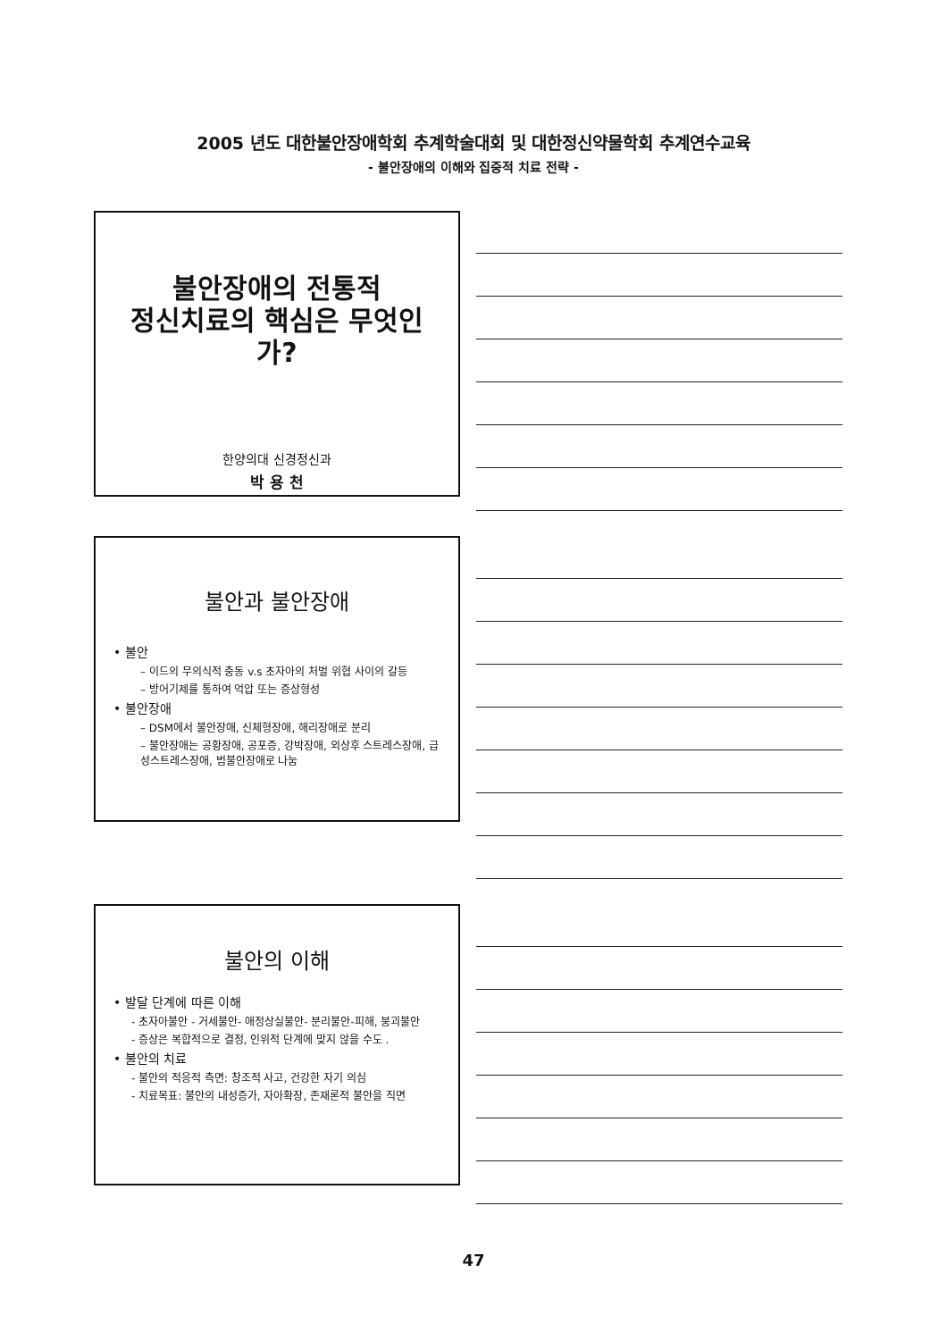2005 년도 대한불안장애학회 추계학술대회 및 대한정신약물학회 추계연수교육
- 불안장애의 이해와 집중적 치료 전략 -
불안장애의 전통적
정신치료의 핵심은 무엇인가?
한양의대 신경정신과
박 용 천
불안과 불안장애
• 불안
– 이드의 무의식적 충동 v.s 초자아의 처벌 위협 사이의 갈등
– 방어기제를 통하여 억압 또는 증상형성
• 불안장애
– DSM에서 불안장애, 신체형장애, 해리장애로 분리
– 불안장애는 공황장애, 공포증, 강박장애, 외상후 스트레스장애, 급성스트레스장애, 범불안장애로 나눔
불안의 이해
• 발달 단계에 따른 이해
- 초자아불안 - 거세불안- 애정상실불안- 분리불안-피해, 붕괴불안
- 증상은 복합적으로 결정, 인위적 단계에 맞지 않을 수도 .
• 불안의 치료
- 불안의 적응적 측면: 창조적 사고, 건강한 자기 의심
- 치료목표: 불안의 내성증가, 자아확장, 존재론적 불안을 직면
47